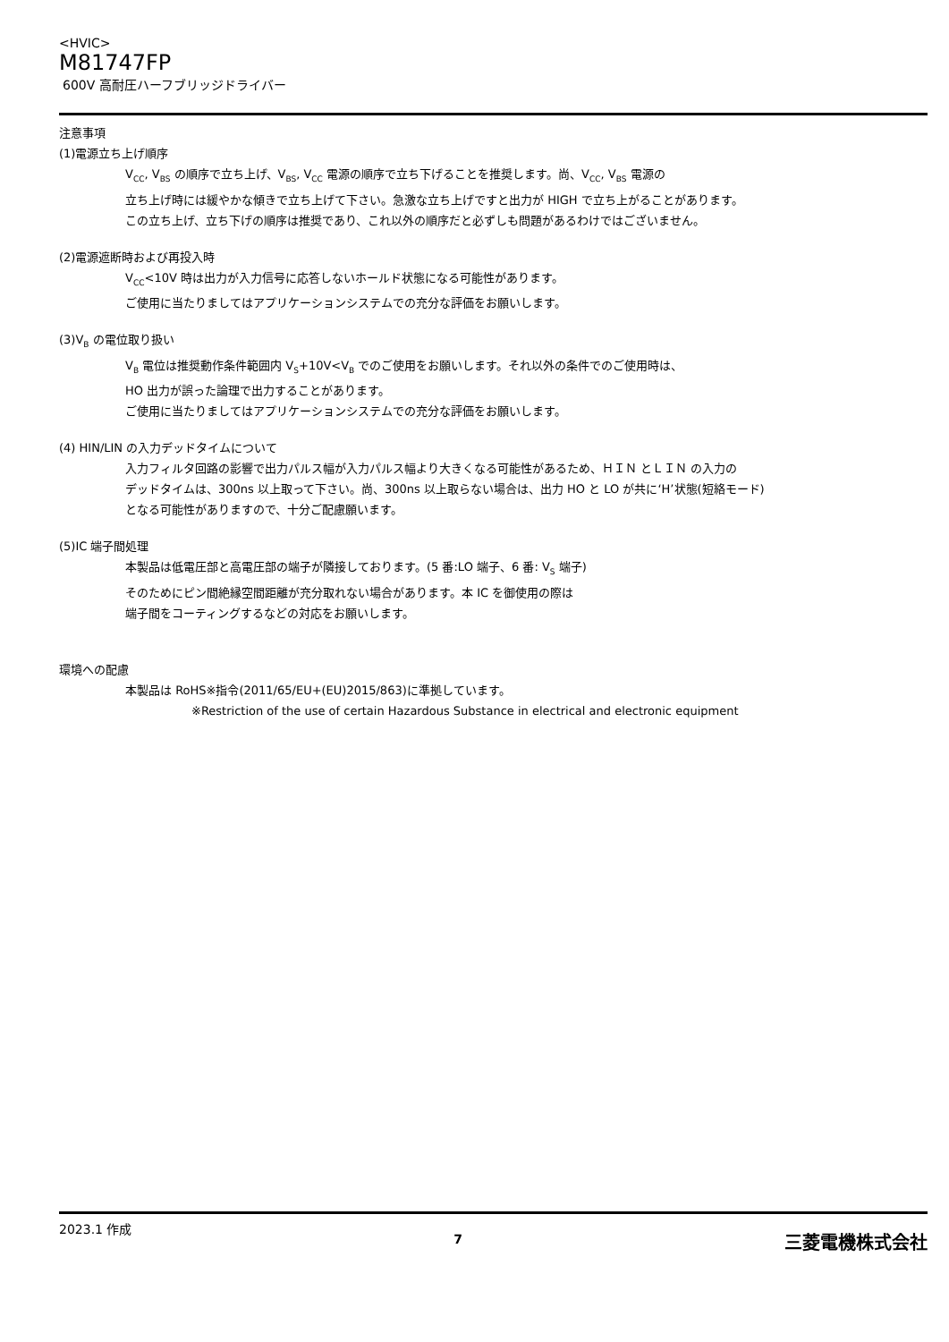<HVIC>
M81747FP
600V 高耐圧ハーフブリッジドライバー
注意事項
(1)電源立ち上げ順序
V<sub>CC</sub>, V<sub>BS</sub> の順序で立ち上げ、V<sub>BS</sub>, V<sub>CC</sub> 電源の順序で立ち下げることを推奨します。尚、V<sub>CC</sub>, V<sub>BS</sub> 電源の
立ち上げ時には緩やかな傾きで立ち上げて下さい。急激な立ち上げですと出力が HIGH で立ち上がることがあります。
この立ち上げ、立ち下げの順序は推奨であり、これ以外の順序だと必ずしも問題があるわけではございません。
(2)電源遮断時および再投入時
V<sub>CC</sub><10V 時は出力が入力信号に応答しないホールド状態になる可能性があります。
ご使用に当たりましてはアプリケーションシステムでの充分な評価をお願いします。
(3)V<sub>B</sub> の電位取り扱い
V<sub>B</sub> 電位は推奨動作条件範囲内 V<sub>S</sub>+10V<V<sub>B</sub> でのご使用をお願いします。それ以外の条件でのご使用時は、
HO 出力が誤った論理で出力することがあります。
ご使用に当たりましてはアプリケーションシステムでの充分な評価をお願いします。
(4) HIN/LIN の入力デッドタイムについて
入力フィルタ回路の影響で出力パルス幅が入力パルス幅より大きくなる可能性があるため、ＨＩＮ とＬＩＮ の入力の
デッドタイムは、300ns 以上取って下さい。尚、300ns 以上取らない場合は、出力 HO と LO が共に‘H’状態(短絡モード)
となる可能性がありますので、十分ご配慮願います。
(5)IC 端子間処理
本製品は低電圧部と高電圧部の端子が隣接しております。(5 番:LO 端子、6 番: V<sub>S</sub> 端子)
そのためにピン間絶縁空間距離が充分取れない場合があります。本 IC を御使用の際は
端子間をコーティングするなどの対応をお願いします。
環境への配慮
本製品は RoHS※指令(2011/65/EU+(EU)2015/863)に準拠しています。
※Restriction of the use of certain Hazardous Substance in electrical and electronic equipment
2023.1 作成
7
三菱電機株式会社